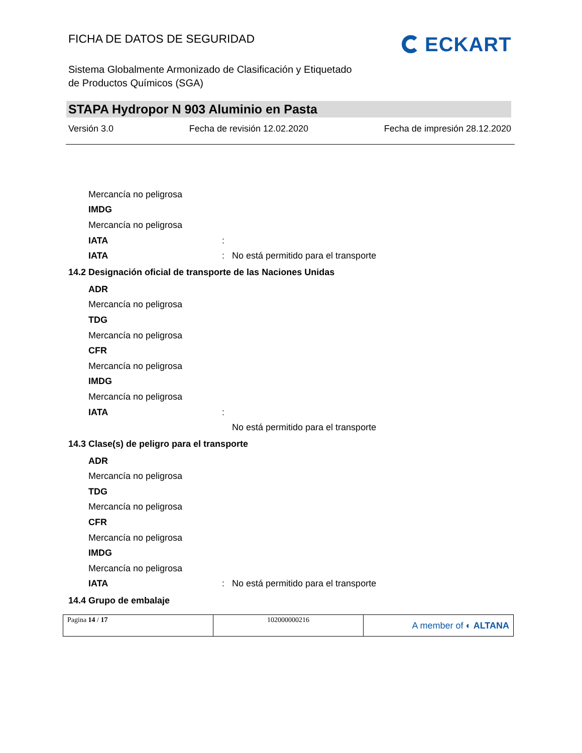FICHA DE DATOS DE SEGURIDAD
ECKART
Sistema Globalmente Armonizado de Clasificación y Etiquetado
de Productos Químicos (SGA)
STAPA Hydropor N 903 Aluminio en Pasta
Versión 3.0 Fecha de revisión 12.02.2020 Fecha de impresión 28.12.2020
Mercancía no peligrosa
IMDG
Mercancía no peligrosa
IATA:
IATA: No está permitido para el transporte
14.2 Designación oficial de transporte de las Naciones Unidas
ADR
Mercancía no peligrosa
TDG
Mercancía no peligrosa
CFR
Mercancía no peligrosa
IMDG
Mercancía no peligrosa
IATA:
No está permitido para el transporte
14.3 Clase(s) de peligro para el transporte
ADR
Mercancía no peligrosa
TDG
Mercancía no peligrosa
CFR
Mercancía no peligrosa
IMDG
Mercancía no peligrosa
IATA: No está permitido para el transporte
14.4 Grupo de embalaje
| Pagina 14 / 17 | 102000000216 | A member of ◐ ALTANA |